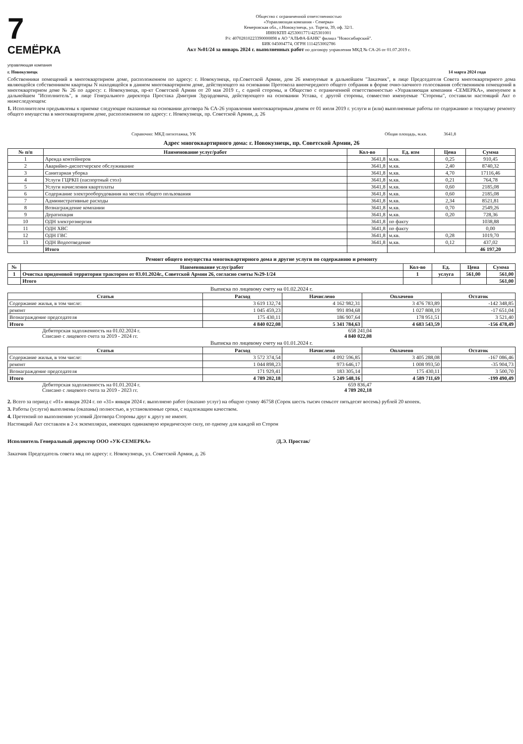7
СЕМЁРКА
управляющая компания
Общество с ограниченной ответственностью
«Управляющая компания - Семерка»
Кемеровская обл., г.Новокузнецк, ул. Тореза, 39, оф. 32/1.
ИНН/КПП 4253001771/425301001
Р/с 40702810223390000898 в АО "АЛЬФА-БАНК" филиал "Новосибирский".
БИК 045004774, ОГРН 1114253002786
Акт №01/24 за январь 2024 г. выполненных работ по договору управления МКД № СА-26 от 01.07.2019 г.
г. Новокузнецк 14 марта 2024 года
Собственники помещений в многоквартирном доме, расположенном по адресу: г. Новокузнецк, пр.Советской Армии, дом 26 именуемые в дальнейшем "Заказчик", в лице Председателя Совета многоквартирного дома являющейся собственником квартиры N находящейся в данном многоквартирном доме, действующего на основании Протокола внеочередного общего собрания в форме очно-заочного голосования собственников помещений в многоквартирном доме № 26 по адресу: г. Новокузнецк, пр-кт Советской Армии от 20 мая 2019 г., с одной стороны, и Общество с ограниченной ответственностью «Управляющая компания -СЕМЕРКА», именуемое в дальнейшем "Исполнитель", в лице Генерального директора Простака Дмитрия Эдуардовича, действующего на основании Устава, с другой стороны, совместно именуемые "Стороны", составили настоящий Акт о нижеследующем:
1. Исполнителем предъявлены к приемке следующие оказанные на основании договора № СА-26 управления многоквартирным домом от 01 июля 2019 г. услуги и (или) выполненные работы по содержанию и текущему ремонту общего имущества в многоквартирном доме, расположенном по адресу: г. Новокузнецк, пр. Советской Армии, д. 26
Справочно: МКД пятиэтажка, УК Общая площадь, м.кв. 3641,8
Адрес многоквартирного дома: г. Новокузнецк, пр. Советской Армии, 26
| № п/п | Наименование услуг/работ | Кол-во | Ед. изм | Цена | Сумма |
| --- | --- | --- | --- | --- | --- |
| 1 | Аренда контейнеров | 3641,8 | м.кв. | 0,25 | 910,45 |
| 2 | Аварийно-диспетчерское обслуживание | 3641,8 | м.кв. | 2,40 | 8740,32 |
| 3 | Санитарная уборка | 3641,8 | м.кв. | 4,70 | 17116,46 |
| 4 | Услуги ГЦРКП (паспортный стол) | 3641,8 | м.кв. | 0,21 | 764,78 |
| 5 | Услуги начисления квартплаты | 3641,8 | м.кв. | 0,60 | 2185,08 |
| 6 | Содержание электрооборудования на местах общего пользования | 3641,8 | м.кв. | 0,60 | 2185,08 |
| 7 | Административные расходы | 3641,8 | м.кв. | 2,34 | 8521,81 |
| 8 | Вознаграждение компании | 3641,8 | м.кв. | 0,70 | 2549,26 |
| 9 | Дератизация | 3641,8 | м.кв. | 0,20 | 728,36 |
| 10 | ОДН электроэнергия | 3641,8 | по факту | | 1038,88 |
| 11 | ОДН ХВС | 3641,8 | по факту | | 0,00 |
| 12 | ОДН ГВС | 3641,8 | м.кв. | 0,28 | 1019,70 |
| 13 | ОДН Водоотведение | 3641,8 | м.кв. | 0,12 | 437,02 |
| | Итого | | | | 46 197,20 |
Ремонт общего имущества многоквартирного дома и другие услуги по содержанию и ремонту
| № | Наименование услуг/работ | Кол-во | Ед. | Цена | Сумма |
| --- | --- | --- | --- | --- | --- |
| 1 | Очистка придомовой территории трактором от 03.01.2024г., Советской Армии 26, согласно сметы №29-1/24 | 1 | услуга | 561,00 | 561,00 |
| | Итого | | | | 561,00 |
Выписка по лицевому счету на 01.02.2024 г.
| Статья | Расход | Начислено | Оплачено | Остаток |
| --- | --- | --- | --- | --- |
| Содержание жилья, в том числе: | 3 619 132,74 | 4 162 982,31 | 3 476 783,89 | -142 348,85 |
| ремонт | 1 045 459,23 | 991 894,68 | 1 027 808,19 | -17 651,04 |
| Вознаграждение председателя | 175 430,11 | 186 907,64 | 178 951,51 | 3 521,40 |
| Итого | 4 840 022,08 | 5 341 784,63 | 4 683 543,59 | -156 478,49 |
Дебиторская задолженность на 01.02.2024 г. 658 241,04
Списано с лицевого счета за 2019 - 2024 гг. 4 840 022,08
Выписка по лицевому счету на 01.01.2024 г.
| Статья | Расход | Начислено | Оплачено | Остаток |
| --- | --- | --- | --- | --- |
| Содержание жилья, в том числе: | 3 572 374,54 | 4 092 596,85 | 3 405 288,08 | -167 086,46 |
| ремонт | 1 044 898,23 | 973 646,17 | 1 008 993,50 | -35 904,73 |
| Вознаграждение председателя | 171 929,41 | 183 305,14 | 175 430,11 | 3 500,70 |
| Итого | 4 789 202,18 | 5 249 548,16 | 4 589 711,69 | -199 490,49 |
Дебиторская задолженность на 01.01.2024 г. 659 836,47
Списано с лицевого счета за 2019 - 2023 гг. 4 789 202,18
2. Всего за период с «01» января 2024 г. по «31» января 2024 г. выполнено работ (оказано услуг) на общую сумму 46758 (Сорок шесть тысяч семьсот пятьдесят восемь) рублей 20 копеек.
3. Работы (услуги) выполнены (оказаны) полностью, в установленные сроки, с надлежащим качеством.
4. Претензий по выполнению условий Договора Стороны друг к другу не имеют.
Настоящий Акт составлен в 2-х экземплярах, имеющих одинаковую юридическую силу, по одному для каждой из Сторон
Исполнитель Генеральный директор ООО «УК-СЕМЕРКА» /Д.Э. Простак/
Заказчик Председатель совета мкд по адресу: г. Новокузнецк, ул. Советской Армии, д. 26